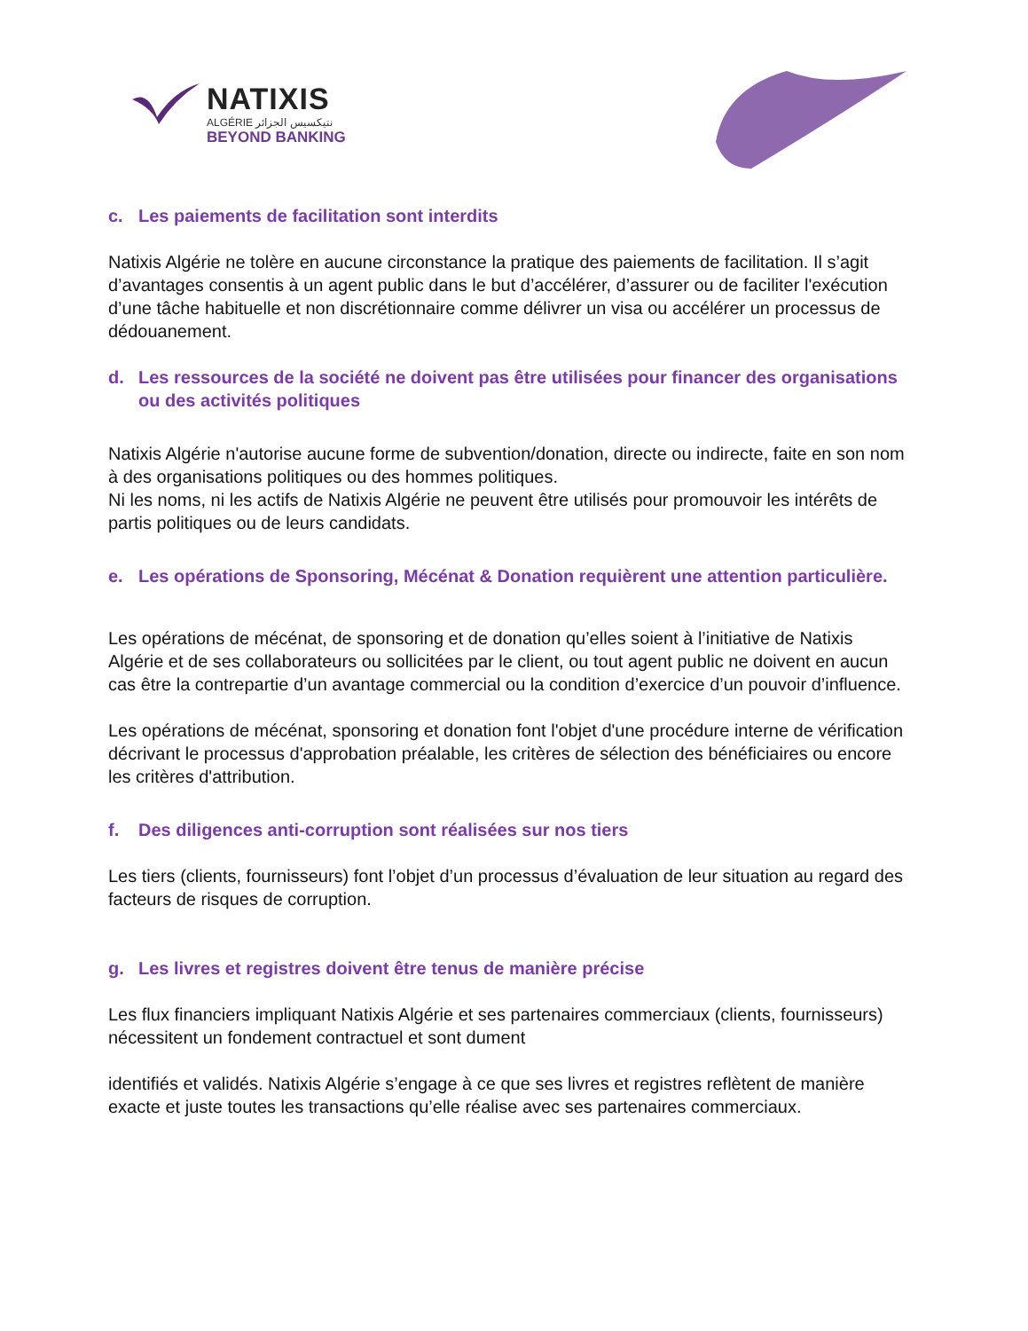NATIXIS
ALGÉRIE نتيكسيس الجزائر
BEYOND BANKING
c. Les paiements de facilitation sont interdits
Natixis Algérie ne tolère en aucune circonstance la pratique des paiements de facilitation. Il s’agit d’avantages consentis à un agent public dans le but d’accélérer, d’assurer ou de faciliter l'exécution d’une tâche habituelle et non discrétionnaire comme délivrer un visa ou accélérer un processus de dédouanement.
d. Les ressources de la société ne doivent pas être utilisées pour financer des organisations ou des activités politiques
Natixis Algérie n'autorise aucune forme de subvention/donation, directe ou indirecte, faite en son nom à des organisations politiques ou des hommes politiques.
Ni les noms, ni les actifs de Natixis Algérie ne peuvent être utilisés pour promouvoir les intérêts de partis politiques ou de leurs candidats.
e. Les opérations de Sponsoring, Mécénat & Donation requièrent une attention particulière.
Les opérations de mécénat, de sponsoring et de donation qu’elles soient à l’initiative de Natixis Algérie et de ses collaborateurs ou sollicitées par le client, ou tout agent public ne doivent en aucun cas être la contrepartie d’un avantage commercial ou la condition d’exercice d’un pouvoir d’influence.
Les opérations de mécénat, sponsoring et donation font l'objet d'une procédure interne de vérification décrivant le processus d'approbation préalable, les critères de sélection des bénéficiaires ou encore les critères d'attribution.
f. Des diligences anti-corruption sont réalisées sur nos tiers
Les tiers (clients, fournisseurs) font l’objet d’un processus d’évaluation de leur situation au regard des facteurs de risques de corruption.
g. Les livres et registres doivent être tenus de manière précise
Les flux financiers impliquant Natixis Algérie et ses partenaires commerciaux (clients, fournisseurs) nécessitent un fondement contractuel et sont dument
identifiés et validés. Natixis Algérie s’engage à ce que ses livres et registres reflètent de manière exacte et juste toutes les transactions qu’elle réalise avec ses partenaires commerciaux.